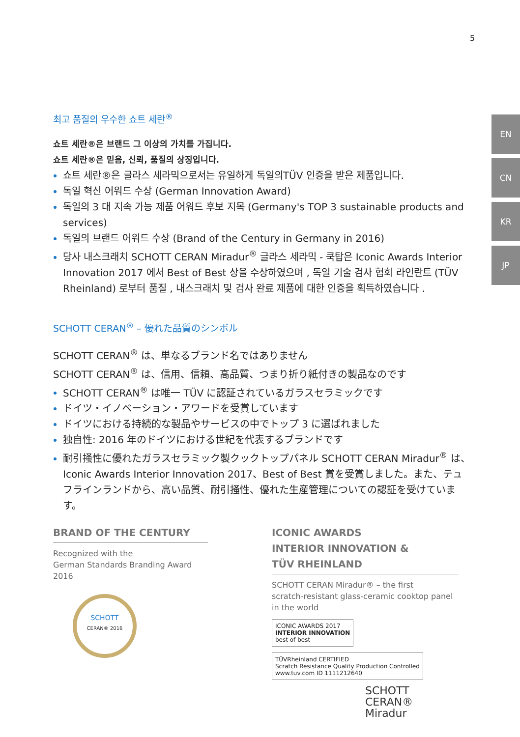5
EN
CN
KR
JP
최고 품질의 우수한 쇼트 세란<sup>®</sup>
쇼트 세란®은 브랜드 그 이상의 가치를 가집니다.
쇼트 세란®은 믿음, 신뢰, 품질의 상징입니다.
쇼트 세란®은 글라스 세라믹으로서는 유일하게 독일의TÜV 인증을 받은 제품입니다.
독일 혁신 어워드 수상 (German Innovation Award)
독일의 3 대 지속 가능 제품 어워드 후보 지목 (Germany's TOP 3 sustainable products and services)
독일의 브랜드 어워드 수상 (Brand of the Century in Germany in 2016)
당사 내스크래치 SCHOTT CERAN Miradur<sup>®</sup> 글라스 세라믹 - 쿡탑은 Iconic Awards Interior Innovation 2017 에서 Best of Best 상을 수상하였으며 , 독일 기술 검사 협회 라인란트 (TÜV Rheinland) 로부터 품질 , 내스크래치 및 검사 완료 제품에 대한 인증을 획득하였습니다 .
SCHOTT CERAN<sup>®</sup> – 優れた品質のシンボル
SCHOTT CERAN<sup>®</sup> は、単なるブランド名ではありません
SCHOTT CERAN<sup>®</sup> は、信用、信頼、高品質、つまり折り紙付きの製品なのです
SCHOTT CERAN<sup>®</sup> は唯一 TÜV に認証されているガラスセラミックです
ドイツ・イノベーション・アワードを受賞しています
ドイツにおける持続的な製品やサービスの中でトップ 3 に選ばれました
独自性: 2016 年のドイツにおける世紀を代表するブランドです
耐引掻性に優れたガラスセラミック製クックトップパネル SCHOTT CERAN Miradur<sup>®</sup> は、Iconic Awards Interior Innovation 2017、Best of Best 賞を受賞しました。また、テュフラインランドから、高い品質、耐引掻性、優れた生産管理についての認証を受けています。
BRAND OF THE CENTURY
Recognized with the
German Standards Branding Award 2016
SCHOTT
CERAN® 2016
ICONIC AWARDS
INTERIOR INNOVATION &
TÜV RHEINLAND
SCHOTT CERAN Miradur® – the first
scratch-resistant glass-ceramic cooktop panel
in the world
ICONIC AWARDS 2017
INTERIOR INNOVATION
best of best
TÜVRheinland CERTIFIED
Scratch Resistance Quality Production Controlled
www.tuv.com ID 1111212640
SCHOTT
CERAN®
Miradur